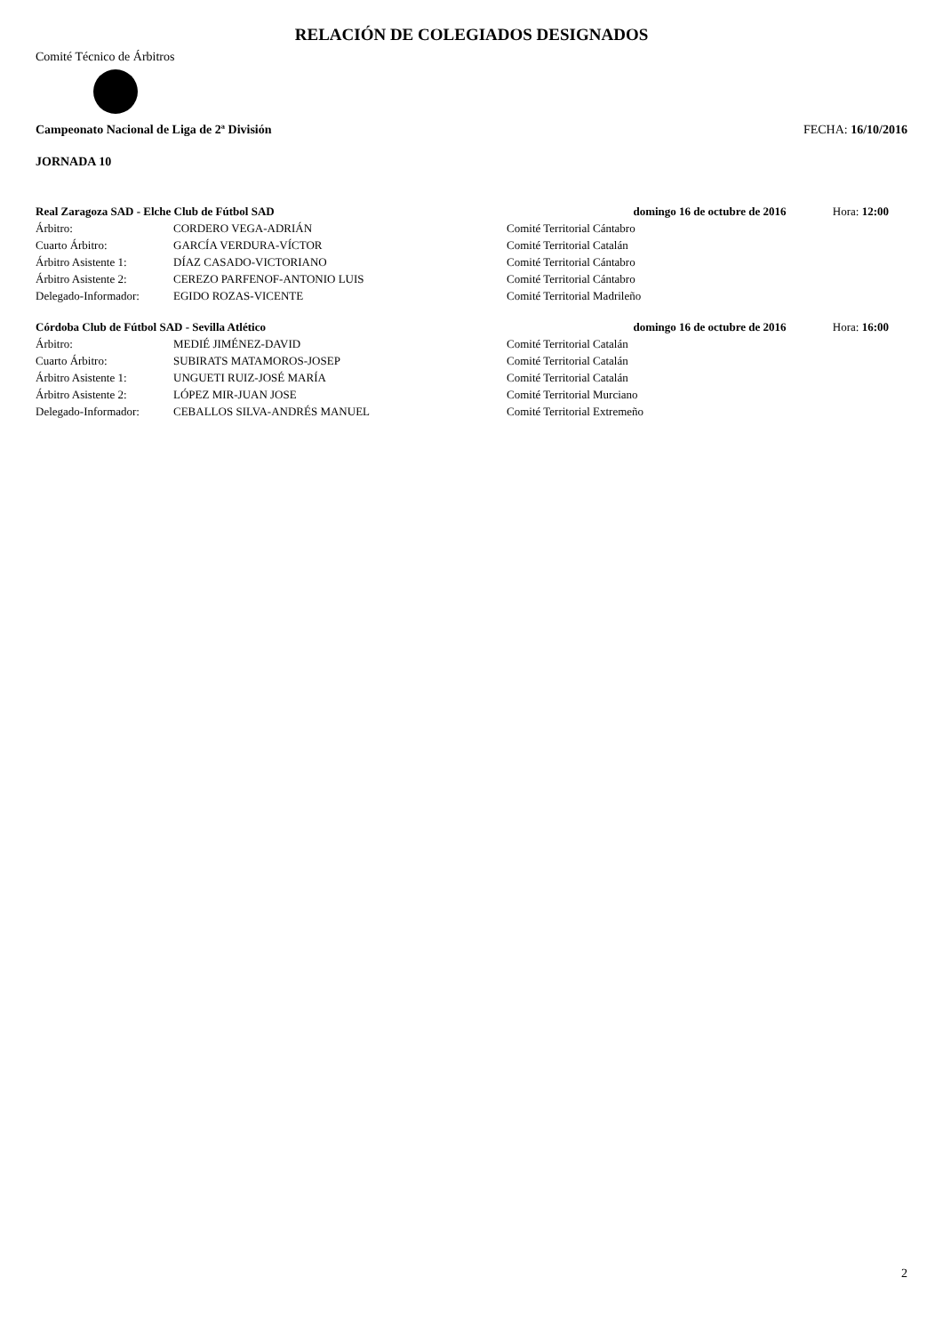RELACIÓN DE COLEGIADOS DESIGNADOS
Comité Técnico de Árbitros
Campeonato Nacional de Liga de 2ª División FECHA: 16/10/2016
JORNADA 10
| Real Zaragoza SAD - Elche Club de Fútbol SAD | | | domingo 16 de octubre de 2016 | Hora: 12:00 |
| Árbitro: | CORDERO VEGA-ADRIÁN | Comité Territorial Cántabro | | |
| Cuarto Árbitro: | GARCÍA VERDURA-VÍCTOR | Comité Territorial Catalán | | |
| Árbitro Asistente 1: | DÍAZ CASADO-VICTORIANO | Comité Territorial Cántabro | | |
| Árbitro Asistente 2: | CEREZO PARFENOF-ANTONIO LUIS | Comité Territorial Cántabro | | |
| Delegado-Informador: | EGIDO ROZAS-VICENTE | Comité Territorial Madrileño | | |
| Córdoba Club de Fútbol SAD - Sevilla Atlético | | | domingo 16 de octubre de 2016 | Hora: 16:00 |
| Árbitro: | MEDIÉ JIMÉNEZ-DAVID | Comité Territorial Catalán | | |
| Cuarto Árbitro: | SUBIRATS MATAMOROS-JOSEP | Comité Territorial Catalán | | |
| Árbitro Asistente 1: | UNGUETI RUIZ-JOSÉ MARÍA | Comité Territorial Catalán | | |
| Árbitro Asistente 2: | LÓPEZ MIR-JUAN JOSE | Comité Territorial Murciano | | |
| Delegado-Informador: | CEBALLOS SILVA-ANDRÉS MANUEL | Comité Territorial Extremeño | | |
2